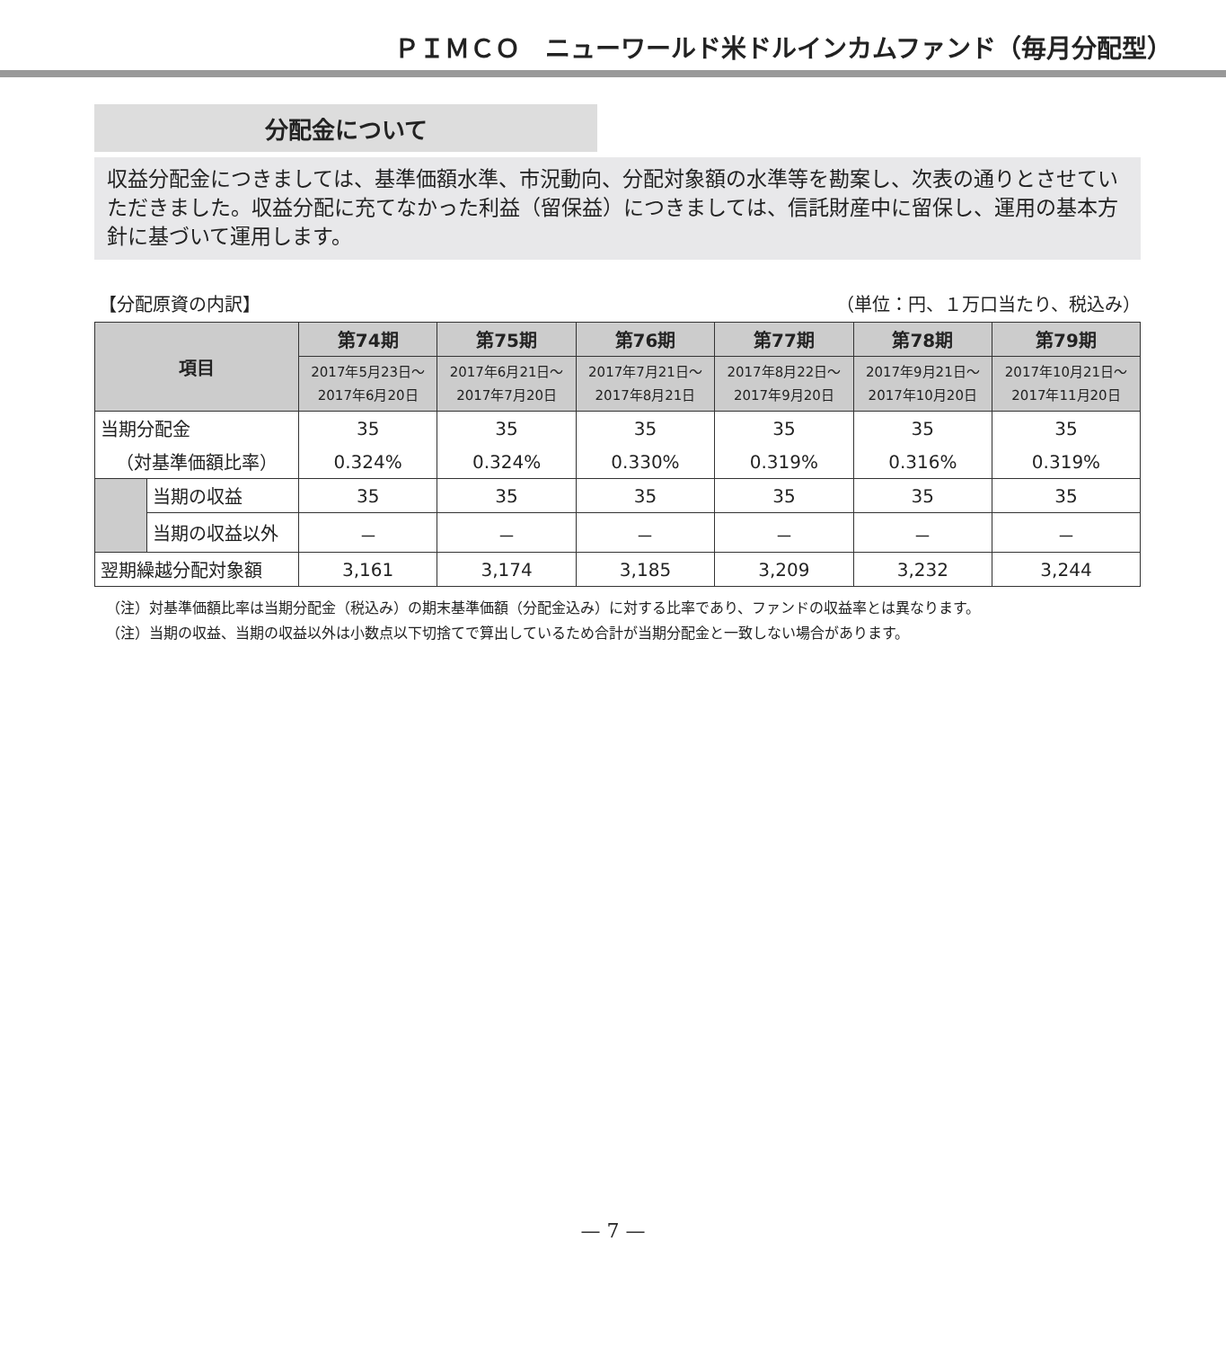ＰＩＭＣＯ　ニューワールド米ドルインカムファンド（毎月分配型）
分配金について
収益分配金につきましては、基準価額水準、市況動向、分配対象額の水準等を勘案し、次表の通りとさせていただきました。収益分配に充てなかった利益（留保益）につきましては、信託財産中に留保し、運用の基本方針に基づいて運用します。
【分配原資の内訳】 （単位：円、１万口当たり、税込み）
| 項目 | | 第74期 | 第75期 | 第76期 | 第77期 | 第78期 | 第79期 |
| --- | --- | --- | --- | --- | --- | --- | --- |
| | | 2017年5月23日～ 2017年6月20日 | 2017年6月21日～ 2017年7月20日 | 2017年7月21日～ 2017年8月21日 | 2017年8月22日～ 2017年9月20日 | 2017年9月21日～ 2017年10月20日 | 2017年10月21日～ 2017年11月20日 |
| 当期分配金 | | 35 | 35 | 35 | 35 | 35 | 35 |
| （対基準価額比率） | | 0.324% | 0.324% | 0.330% | 0.319% | 0.316% | 0.319% |
| | 当期の収益 | 35 | 35 | 35 | 35 | 35 | 35 |
| | 当期の収益以外 | － | － | － | － | － | － |
| 翌期繰越分配対象額 | | 3,161 | 3,174 | 3,185 | 3,209 | 3,232 | 3,244 |
（注）対基準価額比率は当期分配金（税込み）の期末基準価額（分配金込み）に対する比率であり、ファンドの収益率とは異なります。
（注）当期の収益、当期の収益以外は小数点以下切捨てで算出しているため合計が当期分配金と一致しない場合があります。
— 7 —